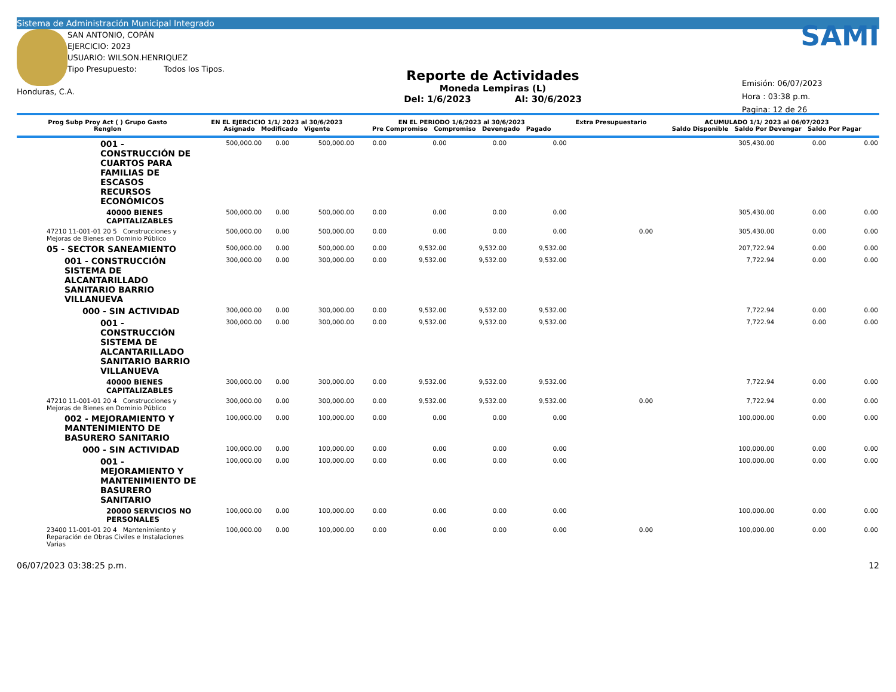Sistema de Administración Municipal Integrado
SAN ANTONIO, COPÁN
EJERCICIO: 2023
USUARIO: WILSON.HENRIQUEZ
Tipo Presupuesto: Todos los Tipos.
Honduras, C.A.
Reporte de Actividades
Moneda Lempiras (L)
Del: 1/6/2023 Al: 30/6/2023
SAMI
Emisión: 06/07/2023
Hora : 03:38 p.m.
Pagina: 12 de 26
| Prog Subp Proy Act ( ) Grupo Gasto Renglon | EN EL EJERCICIO 1/1/ 2023 al 30/6/2023 Asignado Modificado Vigente | | | EN EL PERIODO 1/6/2023 al 30/6/2023 Pre Compromiso Compromiso Devengado Pagado | | | | Extra Presupuestario | ACUMULADO 1/1/ 2023 al 06/07/2023 Saldo Disponible Saldo Por Devengar Saldo Por Pagar | | |
| --- | --- | --- | --- | --- | --- | --- | --- | --- | --- | --- | --- |
| 001 - CONSTRUCCIÓN DE CUARTOS PARA FAMILIAS DE ESCASOS RECURSOS ECONÓMICOS | 500,000.00 | 0.00 | 500,000.00 | 0.00 | 0.00 | 0.00 | 0.00 | | 305,430.00 | 0.00 | 0.00 |
| 40000 BIENES CAPITALIZABLES | 500,000.00 | 0.00 | 500,000.00 | 0.00 | 0.00 | 0.00 | 0.00 | | 305,430.00 | 0.00 | 0.00 |
| 47210 11-001-01 20 5 Construcciones y Mejoras de Bienes en Dominio Público | 500,000.00 | 0.00 | 500,000.00 | 0.00 | 0.00 | 0.00 | 0.00 | 0.00 | 305,430.00 | 0.00 | 0.00 |
| 05 - SECTOR SANEAMIENTO | 500,000.00 | 0.00 | 500,000.00 | 0.00 | 9,532.00 | 9,532.00 | 9,532.00 | | 207,722.94 | 0.00 | 0.00 |
| 001 - CONSTRUCCIÓN SISTEMA DE ALCANTARILLADO SANITARIO BARRIO VILLANUEVA | 300,000.00 | 0.00 | 300,000.00 | 0.00 | 9,532.00 | 9,532.00 | 9,532.00 | | 7,722.94 | 0.00 | 0.00 |
| 000 - SIN ACTIVIDAD | 300,000.00 | 0.00 | 300,000.00 | 0.00 | 9,532.00 | 9,532.00 | 9,532.00 | | 7,722.94 | 0.00 | 0.00 |
| 001 - CONSTRUCCIÓN SISTEMA DE ALCANTARILLADO SANITARIO BARRIO VILLANUEVA | 300,000.00 | 0.00 | 300,000.00 | 0.00 | 9,532.00 | 9,532.00 | 9,532.00 | | 7,722.94 | 0.00 | 0.00 |
| 40000 BIENES CAPITALIZABLES | 300,000.00 | 0.00 | 300,000.00 | 0.00 | 9,532.00 | 9,532.00 | 9,532.00 | | 7,722.94 | 0.00 | 0.00 |
| 47210 11-001-01 20 4 Construcciones y Mejoras de Bienes en Dominio Público | 300,000.00 | 0.00 | 300,000.00 | 0.00 | 9,532.00 | 9,532.00 | 9,532.00 | 0.00 | 7,722.94 | 0.00 | 0.00 |
| 002 - MEJORAMIENTO Y MANTENIMIENTO DE BASURERO SANITARIO | 100,000.00 | 0.00 | 100,000.00 | 0.00 | 0.00 | 0.00 | 0.00 | | 100,000.00 | 0.00 | 0.00 |
| 000 - SIN ACTIVIDAD | 100,000.00 | 0.00 | 100,000.00 | 0.00 | 0.00 | 0.00 | 0.00 | | 100,000.00 | 0.00 | 0.00 |
| 001 - MEJORAMIENTO Y MANTENIMIENTO DE BASURERO SANITARIO | 100,000.00 | 0.00 | 100,000.00 | 0.00 | 0.00 | 0.00 | 0.00 | | 100,000.00 | 0.00 | 0.00 |
| 20000 SERVICIOS NO PERSONALES | 100,000.00 | 0.00 | 100,000.00 | 0.00 | 0.00 | 0.00 | 0.00 | | 100,000.00 | 0.00 | 0.00 |
| 23400 11-001-01 20 4 Mantenimiento y Reparación de Obras Civiles e Instalaciones Varias | 100,000.00 | 0.00 | 100,000.00 | 0.00 | 0.00 | 0.00 | 0.00 | 0.00 | 100,000.00 | 0.00 | 0.00 |
06/07/2023 03:38:25 p.m. 12